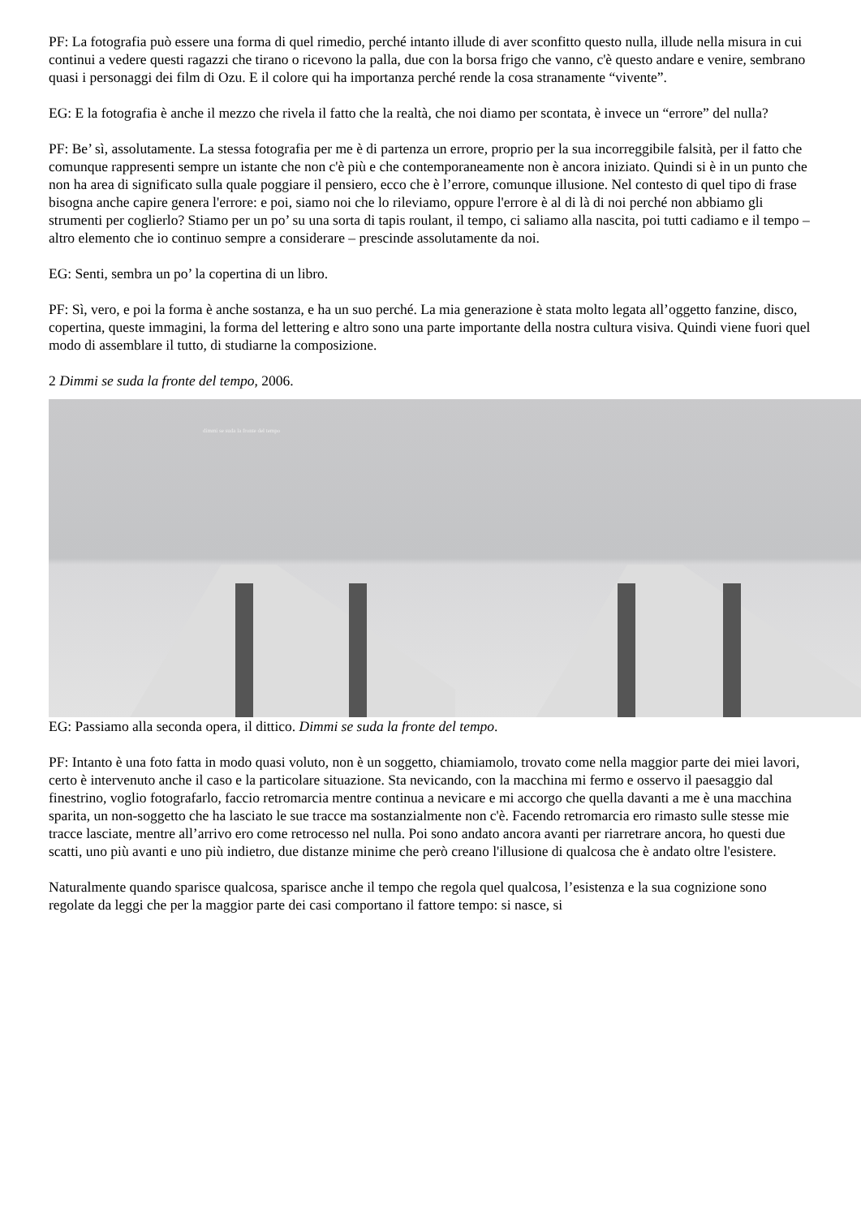PF: La fotografia può essere una forma di quel rimedio, perché intanto illude di aver sconfitto questo nulla, illude nella misura in cui continui a vedere questi ragazzi che tirano o ricevono la palla, due con la borsa frigo che vanno, c'è questo andare e venire, sembrano quasi i personaggi dei film di Ozu. E il colore qui ha importanza perché rende la cosa stranamente “vivente”.
EG: E la fotografia è anche il mezzo che rivela il fatto che la realtà, che noi diamo per scontata, è invece un “errore” del nulla?
PF: Be’ sì, assolutamente. La stessa fotografia per me è di partenza un errore, proprio per la sua incorreggibile falsità, per il fatto che comunque rappresenti sempre un istante che non c'è più e che contemporaneamente non è ancora iniziato. Quindi si è in un punto che non ha area di significato sulla quale poggiare il pensiero, ecco che è l’errore, comunque illusione. Nel contesto di quel tipo di frase bisogna anche capire genera l'errore: e poi, siamo noi che lo rileviamo, oppure l'errore è al di là di noi perché non abbiamo gli strumenti per coglierlo? Stiamo per un po’ su una sorta di tapis roulant, il tempo, ci saliamo alla nascita, poi tutti cadiamo e il tempo – altro elemento che io continuo sempre a considerare – prescinde assolutamente da noi.
EG: Senti, sembra un po’ la copertina di un libro.
PF: Sì, vero, e poi la forma è anche sostanza, e ha un suo perché. La mia generazione è stata molto legata all’oggetto fanzine, disco, copertina, queste immagini, la forma del lettering e altro sono una parte importante della nostra cultura visiva. Quindi viene fuori quel modo di assemblare il tutto, di studiarne la composizione.
2 Dimmi se suda la fronte del tempo, 2006.
dimmi se suda la fronte del tempo
EG: Passiamo alla seconda opera, il dittico. Dimmi se suda la fronte del tempo.
PF: Intanto è una foto fatta in modo quasi voluto, non è un soggetto, chiamiamolo, trovato come nella maggior parte dei miei lavori, certo è intervenuto anche il caso e la particolare situazione. Sta nevicando, con la macchina mi fermo e osservo il paesaggio dal finestrino, voglio fotografarlo, faccio retromarcia mentre continua a nevicare e mi accorgo che quella davanti a me è una macchina sparita, un non-soggetto che ha lasciato le sue tracce ma sostanzialmente non c'è. Facendo retromarcia ero rimasto sulle stesse mie tracce lasciate, mentre all’arrivo ero come retrocesso nel nulla. Poi sono andato ancora avanti per riarretrare ancora, ho questi due scatti, uno più avanti e uno più indietro, due distanze minime che però creano l'illusione di qualcosa che è andato oltre l'esistere.
Naturalmente quando sparisce qualcosa, sparisce anche il tempo che regola quel qualcosa, l’esistenza e la sua cognizione sono regolate da leggi che per la maggior parte dei casi comportano il fattore tempo: si nasce, si